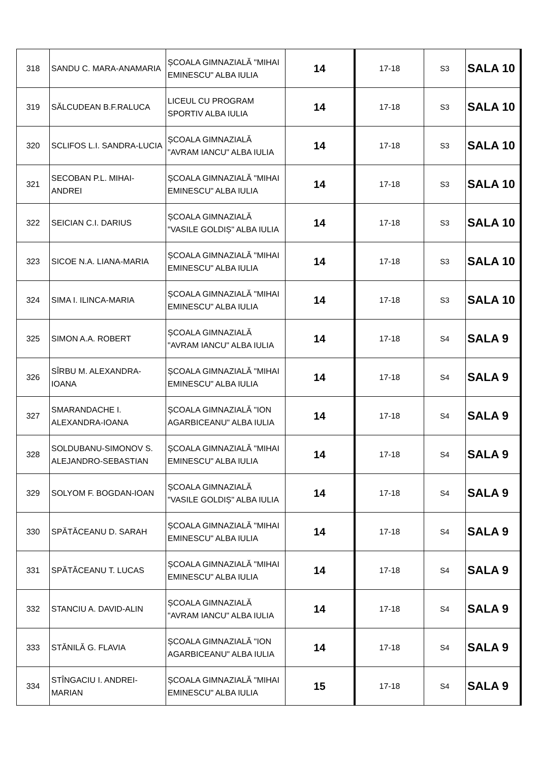| 318 | SANDU C. MARA-ANAMARIA | ȘCOALA GIMNAZIALĂ "MIHAI EMINESCU" ALBA IULIA | 14 | 17-18 | S3 | SALA 10 |
| 319 | SĂLCUDEAN B.F.RALUCA | LICEUL CU PROGRAM SPORTIV ALBA IULIA | 14 | 17-18 | S3 | SALA 10 |
| 320 | SCLIFOS L.I. SANDRA-LUCIA | ȘCOALA GIMNAZIALĂ "AVRAM IANCU" ALBA IULIA | 14 | 17-18 | S3 | SALA 10 |
| 321 | SECOBAN P.L. MIHAI-ANDREI | ȘCOALA GIMNAZIALĂ "MIHAI EMINESCU" ALBA IULIA | 14 | 17-18 | S3 | SALA 10 |
| 322 | SEICIAN C.I. DARIUS | ȘCOALA GIMNAZIALĂ "VASILE GOLDIȘ" ALBA IULIA | 14 | 17-18 | S3 | SALA 10 |
| 323 | SICOE N.A. LIANA-MARIA | ȘCOALA GIMNAZIALĂ "MIHAI EMINESCU" ALBA IULIA | 14 | 17-18 | S3 | SALA 10 |
| 324 | SIMA I. ILINCA-MARIA | ȘCOALA GIMNAZIALĂ "MIHAI EMINESCU" ALBA IULIA | 14 | 17-18 | S3 | SALA 10 |
| 325 | SIMON A.A. ROBERT | ȘCOALA GIMNAZIALĂ "AVRAM IANCU" ALBA IULIA | 14 | 17-18 | S4 | SALA 9 |
| 326 | SÎRBU M. ALEXANDRA-IOANA | ȘCOALA GIMNAZIALĂ "MIHAI EMINESCU" ALBA IULIA | 14 | 17-18 | S4 | SALA 9 |
| 327 | SMARANDACHE I. ALEXANDRA-IOANA | ȘCOALA GIMNAZIALĂ "ION AGARBICEANU" ALBA IULIA | 14 | 17-18 | S4 | SALA 9 |
| 328 | SOLDUBANU-SIMONOV S. ALEJANDRO-SEBASTIAN | ȘCOALA GIMNAZIALĂ "MIHAI EMINESCU" ALBA IULIA | 14 | 17-18 | S4 | SALA 9 |
| 329 | SOLYOM F. BOGDAN-IOAN | ȘCOALA GIMNAZIALĂ "VASILE GOLDIȘ" ALBA IULIA | 14 | 17-18 | S4 | SALA 9 |
| 330 | SPĂTĂCEANU D. SARAH | ȘCOALA GIMNAZIALĂ "MIHAI EMINESCU" ALBA IULIA | 14 | 17-18 | S4 | SALA 9 |
| 331 | SPĂTĂCEANU T. LUCAS | ȘCOALA GIMNAZIALĂ "MIHAI EMINESCU" ALBA IULIA | 14 | 17-18 | S4 | SALA 9 |
| 332 | STANCIU A. DAVID-ALIN | ȘCOALA GIMNAZIALĂ "AVRAM IANCU" ALBA IULIA | 14 | 17-18 | S4 | SALA 9 |
| 333 | STĂNILĂ G. FLAVIA | ȘCOALA GIMNAZIALĂ "ION AGARBICEANU" ALBA IULIA | 14 | 17-18 | S4 | SALA 9 |
| 334 | STÎNGACIU I. ANDREI-MARIAN | ȘCOALA GIMNAZIALĂ "MIHAI EMINESCU" ALBA IULIA | 15 | 17-18 | S4 | SALA 9 |